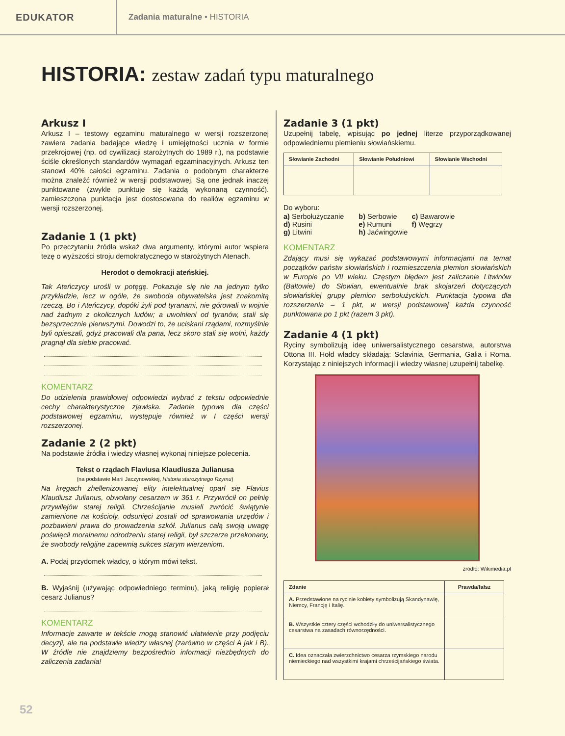EDUKATOR
Zadania maturalne • HISTORIA
HISTORIA: zestaw zadań typu maturalnego
Arkusz I
Arkusz I – testowy egzaminu maturalnego w wersji rozszerzonej zawiera zadania badające wiedzę i umiejętności ucznia w formie przekrojowej (np. od cywilizacji starożytnych do 1989 r.), na podstawie ściśle określonych standardów wymagań egzaminacyjnych. Arkusz ten stanowi 40% całości egzaminu. Zadania o podobnym charakterze można znaleźć również w wersji podstawowej. Są one jednak inaczej punktowane (zwykle punktuje się każdą wykonaną czynność). zamieszczona punktacja jest dostosowana do realiów egzaminu w wersji rozszerzonej.
Zadanie 1 (1 pkt)
Po przeczytaniu źródła wskaż dwa argumenty, którymi autor wspiera tezę o wyższości stroju demokratycznego w starożytnych Atenach.
Herodot o demokracji ateńskiej.
Tak Ateńczycy urośli w potęgę. Pokazuje się nie na jednym tylko przykładzie, lecz w ogóle, że swoboda obywatelska jest znakomitą rzeczą. Bo i Ateńczycy, dopóki żyli pod tyranami, nie górowali w wojnie nad żadnym z okolicznych ludów; a uwolnieni od tyranów, stali się bezsprzecznie pierwszymi. Dowodzi to, że uciskani rządami, rozmyślnie byli opieszali, gdyż pracowali dla pana, lecz skoro stali się wolni, każdy pragnął dla siebie pracować.
KOMENTARZ
Do udzielenia prawidłowej odpowiedzi wybrać z tekstu odpowiednie cechy charakterystyczne zjawiska. Zadanie typowe dla części podstawowej egzaminu, występuje również w I części wersji rozszerzonej.
Zadanie 2 (2 pkt)
Na podstawie źródła i wiedzy własnej wykonaj niniejsze polecenia.
Tekst o rządach Flaviusa Klaudiusza Julianusa
(na podstawie Marii Jaczynowskiej, Historia starożytnego Rzymu)
Na kręgach zhellenizowanej elity intelektualnej oparł się Flavius Klaudiusz Julianus, obwołany cesarzem w 361 r. Przywrócił on pełnię przywilejów starej religii. Chrześcijanie musieli zwrócić świątynie zamienione na kościoły, odsunięci zostali od sprawowania urzędów i pozbawieni prawa do prowadzenia szkół. Julianus całą swoją uwagę poświęcił moralnemu odrodzeniu starej religii, był szczerze przekonany, że swobody religijne zapewnią sukces starym wierzeniom.
A. Podaj przydomek władcy, o którym mówi tekst.
B. Wyjaśnij (używając odpowiedniego terminu), jaką religię popierał cesarz Julianus?
KOMENTARZ
Informacje zawarte w tekście mogą stanowić ułatwienie przy podjęciu decyzji, ale na podstawie wiedzy własnej (zarówno w części A jak i B). W źródle nie znajdziemy bezpośrednio informacji niezbędnych do zaliczenia zadania!
Zadanie 3 (1 pkt)
Uzupełnij tabelę, wpisując po jednej literze przyporządkowanej odpowiedniemu plemieniu słowiańskiemu.
| Słowianie Zachodni | Słowianie Południowi | Słowianie Wschodni |
| --- | --- | --- |
Do wyboru:
| a) Serbołużyczanie | b) Serbowie | c) Bawarowie |
| d) Rusini | e) Rumuni | f) Węgrzy |
| g) Litwini | h) Jaćwingowie | |
KOMENTARZ
Zdający musi się wykazać podstawowymi informacjami na temat początków państw słowiańskich i rozmieszczenia plemion słowiańskich w Europie po VII wieku. Częstym błędem jest zaliczanie Litwinów (Bałtowie) do Słowian, ewentualnie brak skojarzeń dotyczących słowiańskiej grupy plemion serbołużyckich. Punktacja typowa dla rozszerzenia – 1 pkt, w wersji podstawowej każda czynność punktowana po 1 pkt (razem 3 pkt).
Zadanie 4 (1 pkt)
Ryciny symbolizują ideę uniwersalistycznego cesarstwa, autorstwa Ottona III. Hołd władcy składają: Sclavinia, Germania, Galia i Roma. Korzystając z niniejszych informacji i wiedzy własnej uzupełnij tabelkę.
źródło: Wikimedia.pl
| Zdanie | Prawda/fałsz |
| --- | --- |
| A. Przedstawione na rycinie kobiety symbolizują Skandynawię, Niemcy, Francję i Italię. | |
| B. Wszystkie cztery części wchodziły do uniwersalistycznego cesarstwa na zasadach równorzędności. | |
| C. Idea oznaczała zwierzchnictwo cesarza rzymskiego narodu niemieckiego nad wszystkimi krajami chrześcijańskiego świata. | |
52